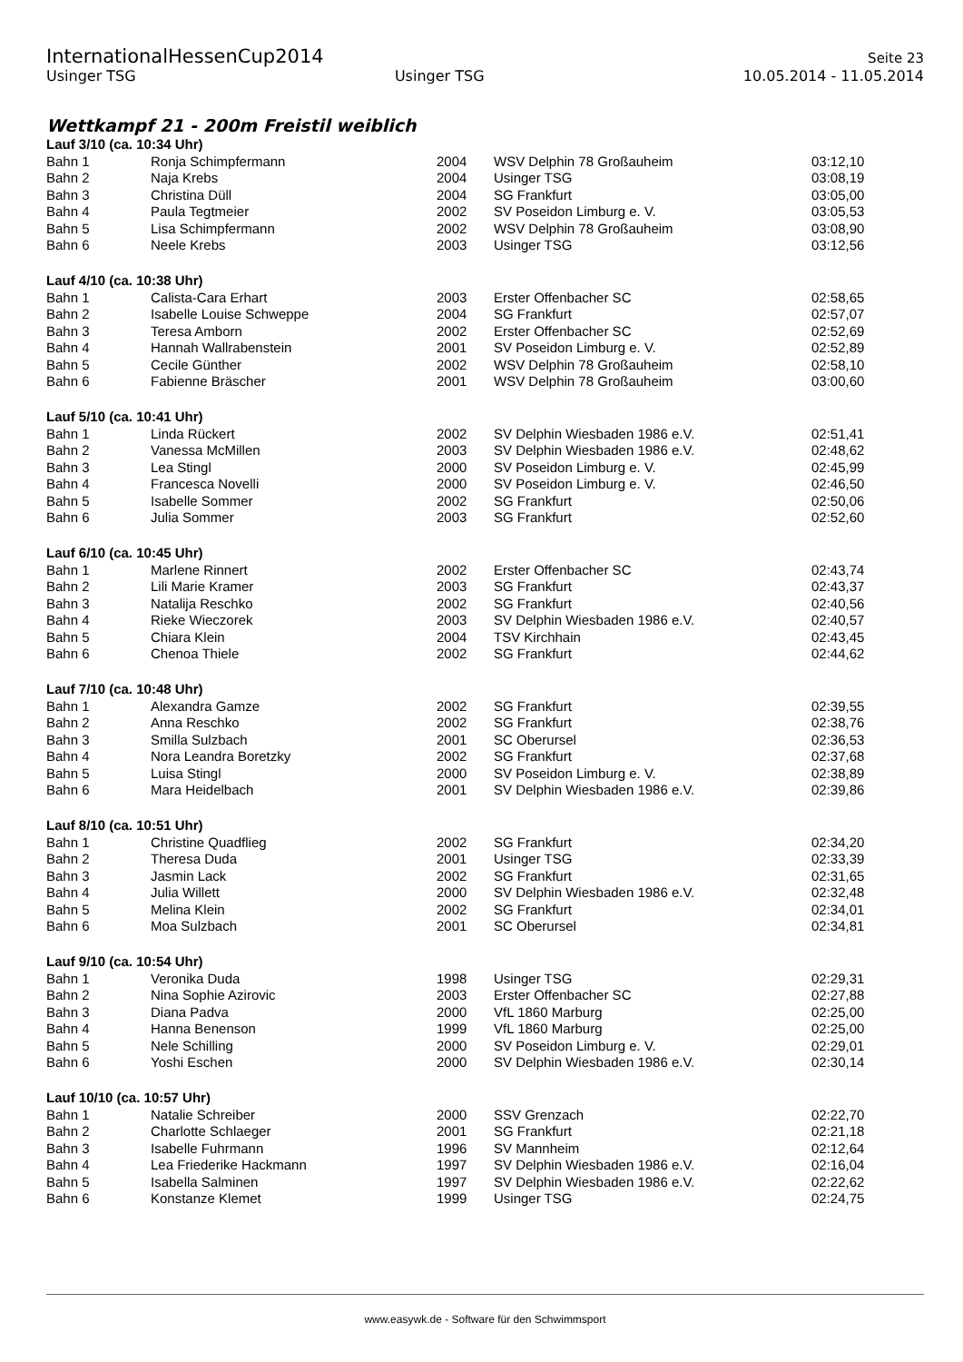InternationalHessenCup2014 Seite 23
Usinger TSG Usinger TSG 10.05.2014 - 11.05.2014
Wettkampf 21 - 200m Freistil weiblich
| Lauf 3/10 (ca. 10:34 Uhr) | | | | |
| --- | --- | --- | --- | --- |
| Bahn 1 | Ronja Schimpfermann | 2004 | WSV Delphin 78 Großauheim | 03:12,10 |
| Bahn 2 | Naja Krebs | 2004 | Usinger TSG | 03:08,19 |
| Bahn 3 | Christina Düll | 2004 | SG Frankfurt | 03:05,00 |
| Bahn 4 | Paula Tegtmeier | 2002 | SV Poseidon Limburg e. V. | 03:05,53 |
| Bahn 5 | Lisa Schimpfermann | 2002 | WSV Delphin 78 Großauheim | 03:08,90 |
| Bahn 6 | Neele Krebs | 2003 | Usinger TSG | 03:12,56 |
| Lauf 4/10 (ca. 10:38 Uhr) | | | | |
| Bahn 1 | Calista-Cara Erhart | 2003 | Erster Offenbacher SC | 02:58,65 |
| Bahn 2 | Isabelle Louise Schweppe | 2004 | SG Frankfurt | 02:57,07 |
| Bahn 3 | Teresa Amborn | 2002 | Erster Offenbacher SC | 02:52,69 |
| Bahn 4 | Hannah Wallrabenstein | 2001 | SV Poseidon Limburg e. V. | 02:52,89 |
| Bahn 5 | Cecile Günther | 2002 | WSV Delphin 78 Großauheim | 02:58,10 |
| Bahn 6 | Fabienne Bräscher | 2001 | WSV Delphin 78 Großauheim | 03:00,60 |
| Lauf 5/10 (ca. 10:41 Uhr) | | | | |
| Bahn 1 | Linda Rückert | 2002 | SV Delphin Wiesbaden 1986 e.V. | 02:51,41 |
| Bahn 2 | Vanessa McMillen | 2003 | SV Delphin Wiesbaden 1986 e.V. | 02:48,62 |
| Bahn 3 | Lea Stingl | 2000 | SV Poseidon Limburg e. V. | 02:45,99 |
| Bahn 4 | Francesca Novelli | 2000 | SV Poseidon Limburg e. V. | 02:46,50 |
| Bahn 5 | Isabelle Sommer | 2002 | SG Frankfurt | 02:50,06 |
| Bahn 6 | Julia Sommer | 2003 | SG Frankfurt | 02:52,60 |
| Lauf 6/10 (ca. 10:45 Uhr) | | | | |
| Bahn 1 | Marlene Rinnert | 2002 | Erster Offenbacher SC | 02:43,74 |
| Bahn 2 | Lili Marie Kramer | 2003 | SG Frankfurt | 02:43,37 |
| Bahn 3 | Natalija Reschko | 2002 | SG Frankfurt | 02:40,56 |
| Bahn 4 | Rieke Wieczorek | 2003 | SV Delphin Wiesbaden 1986 e.V. | 02:40,57 |
| Bahn 5 | Chiara Klein | 2004 | TSV Kirchhain | 02:43,45 |
| Bahn 6 | Chenoa Thiele | 2002 | SG Frankfurt | 02:44,62 |
| Lauf 7/10 (ca. 10:48 Uhr) | | | | |
| Bahn 1 | Alexandra Gamze | 2002 | SG Frankfurt | 02:39,55 |
| Bahn 2 | Anna Reschko | 2002 | SG Frankfurt | 02:38,76 |
| Bahn 3 | Smilla Sulzbach | 2001 | SC Oberursel | 02:36,53 |
| Bahn 4 | Nora Leandra Boretzky | 2002 | SG Frankfurt | 02:37,68 |
| Bahn 5 | Luisa Stingl | 2000 | SV Poseidon Limburg e. V. | 02:38,89 |
| Bahn 6 | Mara Heidelbach | 2001 | SV Delphin Wiesbaden 1986 e.V. | 02:39,86 |
| Lauf 8/10 (ca. 10:51 Uhr) | | | | |
| Bahn 1 | Christine Quadflieg | 2002 | SG Frankfurt | 02:34,20 |
| Bahn 2 | Theresa Duda | 2001 | Usinger TSG | 02:33,39 |
| Bahn 3 | Jasmin Lack | 2002 | SG Frankfurt | 02:31,65 |
| Bahn 4 | Julia Willett | 2000 | SV Delphin Wiesbaden 1986 e.V. | 02:32,48 |
| Bahn 5 | Melina Klein | 2002 | SG Frankfurt | 02:34,01 |
| Bahn 6 | Moa Sulzbach | 2001 | SC Oberursel | 02:34,81 |
| Lauf 9/10 (ca. 10:54 Uhr) | | | | |
| Bahn 1 | Veronika Duda | 1998 | Usinger TSG | 02:29,31 |
| Bahn 2 | Nina Sophie Azirovic | 2003 | Erster Offenbacher SC | 02:27,88 |
| Bahn 3 | Diana Padva | 2000 | VfL 1860 Marburg | 02:25,00 |
| Bahn 4 | Hanna Benenson | 1999 | VfL 1860 Marburg | 02:25,00 |
| Bahn 5 | Nele Schilling | 2000 | SV Poseidon Limburg e. V. | 02:29,01 |
| Bahn 6 | Yoshi Eschen | 2000 | SV Delphin Wiesbaden 1986 e.V. | 02:30,14 |
| Lauf 10/10 (ca. 10:57 Uhr) | | | | |
| Bahn 1 | Natalie Schreiber | 2000 | SSV Grenzach | 02:22,70 |
| Bahn 2 | Charlotte Schlaeger | 2001 | SG Frankfurt | 02:21,18 |
| Bahn 3 | Isabelle Fuhrmann | 1996 | SV Mannheim | 02:12,64 |
| Bahn 4 | Lea Friederike Hackmann | 1997 | SV Delphin Wiesbaden 1986 e.V. | 02:16,04 |
| Bahn 5 | Isabella Salminen | 1997 | SV Delphin Wiesbaden 1986 e.V. | 02:22,62 |
| Bahn 6 | Konstanze Klemet | 1999 | Usinger TSG | 02:24,75 |
www.easywk.de - Software für den Schwimmsport